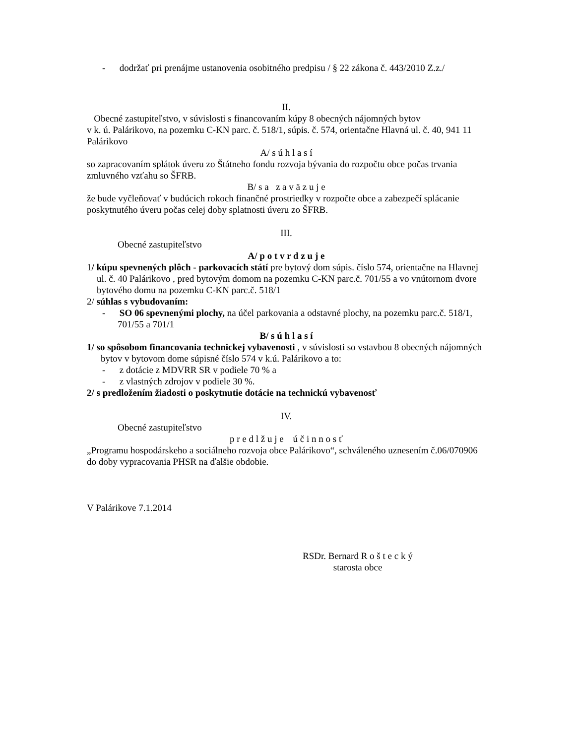- dodržať pri prenájme ustanovenia osobitného predpisu / § 22 zákona č. 443/2010 Z.z./
II.
Obecné zastupiteľstvo, v súvislosti s financovaním kúpy 8 obecných nájomných bytov
v k. ú. Palárikovo, na pozemku C-KN parc. č. 518/1, súpis. č. 574, orientačne Hlavná ul. č. 40, 941 11 Palárikovo
A/ s ú h l a s í
so zapracovaním splátok úveru zo Štátneho fondu rozvoja bývania do rozpočtu obce počas trvania zmluvného vzťahu so ŠFRB.
B/ s a z a v ä z u j e
že bude vyčleňovať v budúcich rokoch finančné prostriedky v rozpočte obce a zabezpečí splácanie poskytnutého úveru počas celej doby splatnosti úveru zo ŠFRB.
III.
Obecné zastupiteľstvo
A/ p o t v r d z u j e
1/ kúpu spevnených plôch - parkovacích státí pre bytový dom súpis. číslo 574, orientačne na Hlavnej ul. č. 40 Palárikovo , pred bytovým domom na pozemku C-KN parc.č. 701/55 a vo vnútornom dvore bytového domu na pozemku C-KN parc.č. 518/1
2/ súhlas s vybudovaním:
- SO 06 spevnenými plochy, na účel parkovania a odstavné plochy, na pozemku parc.č. 518/1, 701/55 a 701/1
B/ s ú h l a s í
1/ so spôsobom financovania technickej vybavenosti , v súvislosti so vstavbou 8 obecných nájomných bytov v bytovom dome súpisné číslo 574 v k.ú. Palárikovo a to:
- z dotácie z MDVRR SR v podiele 70 % a
- z vlastných zdrojov v podiele 30 %.
2/ s predložením žiadosti o poskytnutie dotácie na technickú vybavenosť
IV.
Obecné zastupiteľstvo
p r e d l ž u j e ú č i n n o s ť
„Programu hospodárskeho a sociálneho rozvoja obce Palárikovo“, schváleného uznesením č.06/070906 do doby vypracovania PHSR na ďalšie obdobie.
V Palárikove 7.1.2014
RSDr. Bernard R o š t e c k ý
starosta obce